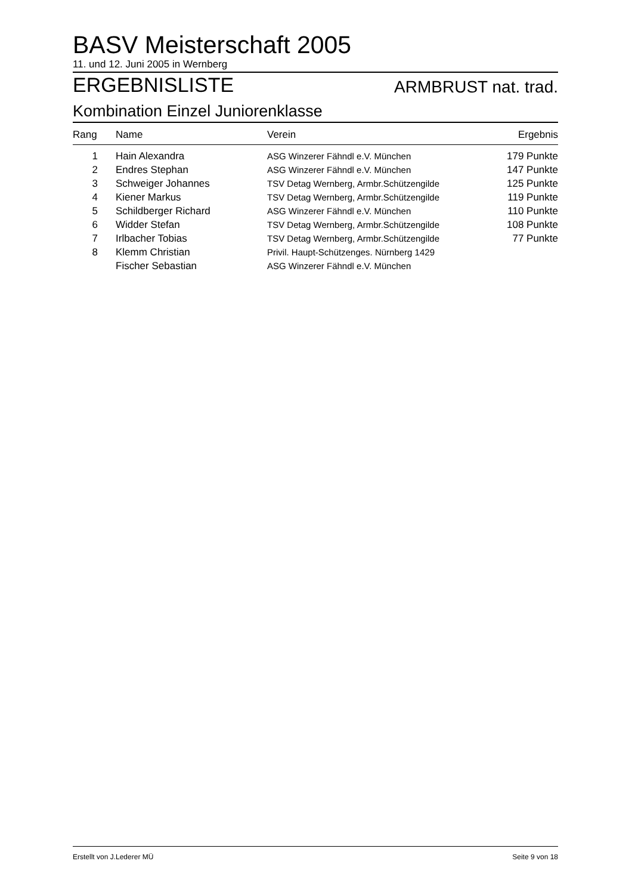BASV Meisterschaft 2005
11. und 12. Juni 2005 in Wernberg
ERGEBNISLISTE
ARMBRUST nat. trad.
Kombination Einzel Juniorenklasse
| Rang | Name | Verein | Ergebnis |
| --- | --- | --- | --- |
| 1 | Hain Alexandra | ASG Winzerer Fähndl e.V. München | 179 Punkte |
| 2 | Endres Stephan | ASG Winzerer Fähndl e.V. München | 147 Punkte |
| 3 | Schweiger Johannes | TSV Detag Wernberg, Armbr.Schützengilde | 125 Punkte |
| 4 | Kiener Markus | TSV Detag Wernberg, Armbr.Schützengilde | 119 Punkte |
| 5 | Schildberger Richard | ASG Winzerer Fähndl e.V. München | 110 Punkte |
| 6 | Widder Stefan | TSV Detag Wernberg, Armbr.Schützengilde | 108 Punkte |
| 7 | Irlbacher Tobias | TSV Detag Wernberg, Armbr.Schützengilde | 77 Punkte |
| 8 | Klemm Christian | Privil. Haupt-Schützenges. Nürnberg 1429 | |
| | Fischer Sebastian | ASG Winzerer Fähndl e.V. München | |
Erstellt von J.Lederer MÜ Seite 9 von 18